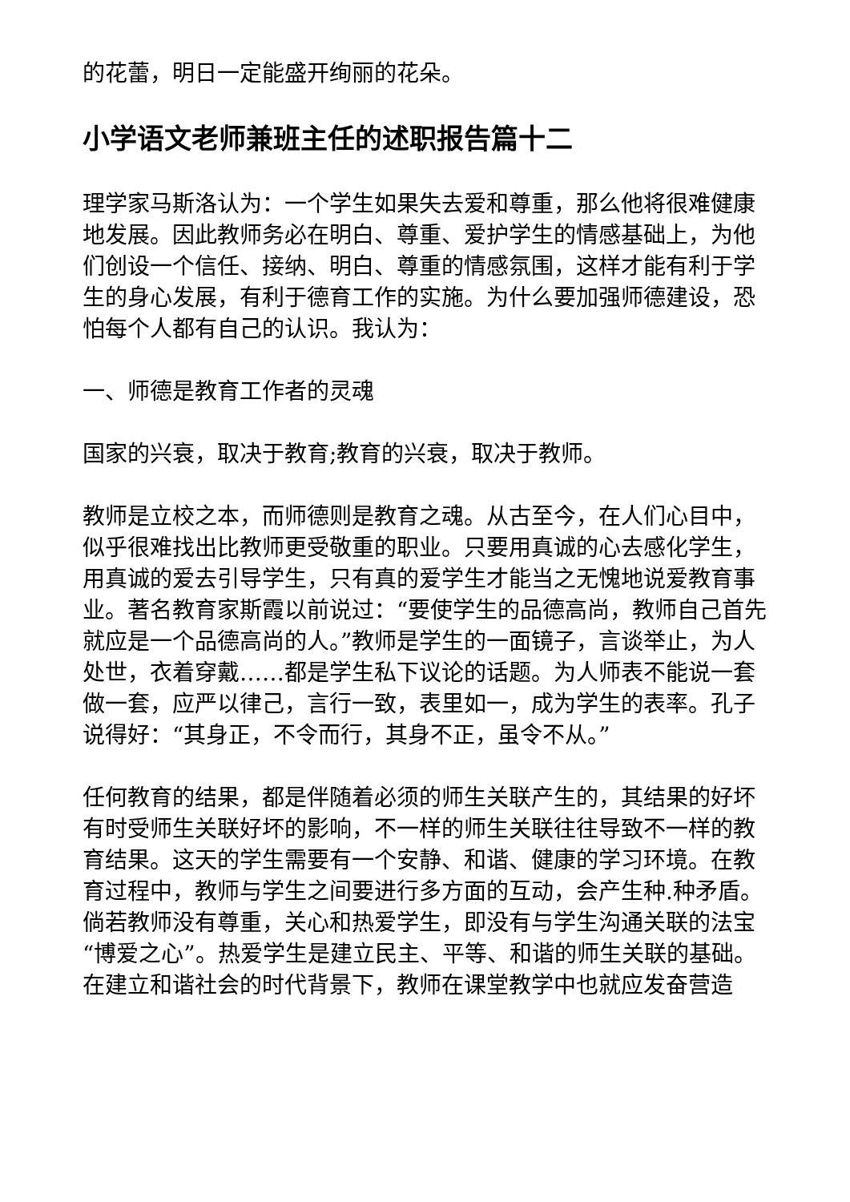的花蕾，明日一定能盛开绚丽的花朵。
小学语文老师兼班主任的述职报告篇十二
理学家马斯洛认为：一个学生如果失去爱和尊重，那么他将很难健康地发展。因此教师务必在明白、尊重、爱护学生的情感基础上，为他们创设一个信任、接纳、明白、尊重的情感氛围，这样才能有利于学生的身心发展，有利于德育工作的实施。为什么要加强师德建设，恐怕每个人都有自己的认识。我认为：
一、师德是教育工作者的灵魂
国家的兴衰，取决于教育;教育的兴衰，取决于教师。
教师是立校之本，而师德则是教育之魂。从古至今，在人们心目中，似乎很难找出比教师更受敬重的职业。只要用真诚的心去感化学生，用真诚的爱去引导学生，只有真的爱学生才能当之无愧地说爱教育事业。著名教育家斯霞以前说过：“要使学生的品德高尚，教师自己首先就应是一个品德高尚的人。”教师是学生的一面镜子，言谈举止，为人处世，衣着穿戴……都是学生私下议论的话题。为人师表不能说一套做一套，应严以律己，言行一致，表里如一，成为学生的表率。孔子说得好：“其身正，不令而行，其身不正，虽令不从。”
任何教育的结果，都是伴随着必须的师生关联产生的，其结果的好坏有时受师生关联好坏的影响，不一样的师生关联往往导致不一样的教育结果。这天的学生需要有一个安静、和谐、健康的学习环境。在教育过程中，教师与学生之间要进行多方面的互动，会产生种.种矛盾。倘若教师没有尊重，关心和热爱学生，即没有与学生沟通关联的法宝“博爱之心”。热爱学生是建立民主、平等、和谐的师生关联的基础。在建立和谐社会的时代背景下，教师在课堂教学中也就应发奋营造